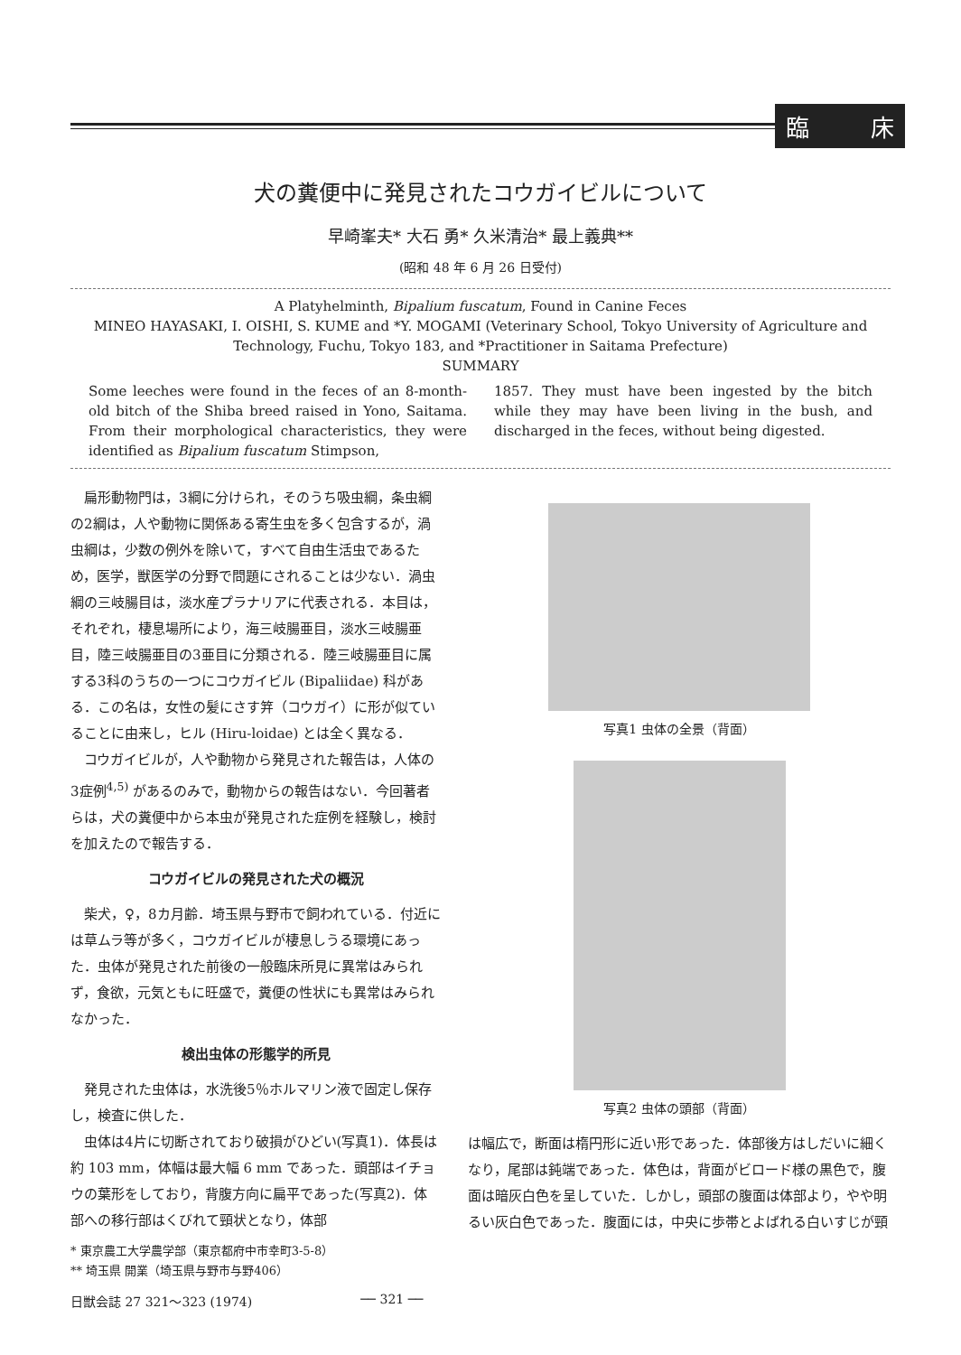臨 床
犬の糞便中に発見されたコウガイビルについて
早崎峯夫* 大石 勇* 久米清治* 最上義典**
(昭和 48 年 6 月 26 日受付)
A Platyhelminth, Bipalium fuscatum, Found in Canine Feces
MINEO HAYASAKI, I. OISHI, S. KUME and *Y. MOGAMI (Veterinary School, Tokyo University of Agriculture and Technology, Fuchu, Tokyo 183, and *Practitioner in Saitama Prefecture)
SUMMARY
Some leeches were found in the feces of an 8-month-old bitch of the Shiba breed raised in Yono, Saitama. From their morphological characteristics, they were identified as Bipalium fuscatum Stimpson,
1857. They must have been ingested by the bitch while they may have been living in the bush, and discharged in the feces, without being digested.
扁形動物門は，3綱に分けられ，そのうち吸虫綱，条虫綱の2綱は，人や動物に関係ある寄生虫を多く包含するが，渦虫綱は，少数の例外を除いて，すべて自由生活虫であるため，医学，獣医学の分野で問題にされることは少ない．渦虫綱の三岐腸目は，淡水産プラナリアに代表される．本目は，それぞれ，棲息場所により，海三岐腸亜目，淡水三岐腸亜目，陸三岐腸亜目の3亜目に分類される．陸三岐腸亜目に属する3科のうちの一つにコウガイビル (Bipaliidae) 科がある．この名は，女性の髪にさす笄（コウガイ）に形が似ていることに由来し，ヒル (Hiru-loidae) とは全く異なる．
コウガイビルが，人や動物から発見された報告は，人体の3症例<sup>4,5)</sup> があるのみで，動物からの報告はない．今回著者らは，犬の糞便中から本虫が発見された症例を経験し，検討を加えたので報告する．
コウガイビルの発見された犬の概況
柴犬，♀，8カ月齢．埼玉県与野市で飼われている．付近には草ムラ等が多く，コウガイビルが棲息しうる環境にあった．虫体が発見された前後の一般臨床所見に異常はみられず，食欲，元気ともに旺盛で，糞便の性状にも異常はみられなかった．
検出虫体の形態学的所見
発見された虫体は，水洗後5％ホルマリン液で固定し保存し，検査に供した．
虫体は4片に切断されており破損がひどい(写真1)．体長は約 103 mm，体幅は最大幅 6 mm であった．頭部はイチョウの葉形をしており，背腹方向に扁平であった(写真2)．体部への移行部はくびれて頸状となり，体部
* 東京農工大学農学部（東京都府中市幸町3-5-8）
** 埼玉県 開業（埼玉県与野市与野406）
写真1 虫体の全景（背面）
写真2 虫体の頭部（背面）
は幅広で，断面は楕円形に近い形であった．体部後方はしだいに細くなり，尾部は鈍端であった．体色は，背面がビロード様の黒色で，腹面は暗灰白色を呈していた．しかし，頭部の腹面は体部より，やや明るい灰白色であった．腹面には，中央に歩帯とよばれる白いすじが頸
日獣会誌 27 321～323 (1974) ── 321 ──